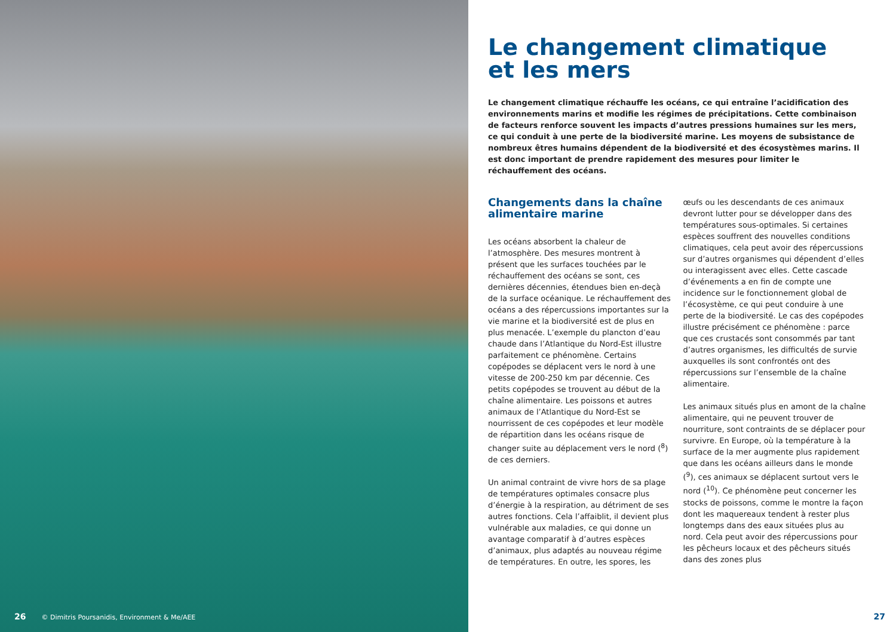26 © Dimitris Poursanidis, Environment & Me/AEE
Le changement climatique
et les mers
Le changement climatique réchauffe les océans, ce qui entraîne l’acidification des environnements marins et modifie les régimes de précipitations. Cette combinaison de facteurs renforce souvent les impacts d’autres pressions humaines sur les mers, ce qui conduit à une perte de la biodiversité marine. Les moyens de subsistance de nombreux êtres humains dépendent de la biodiversité et des écosystèmes marins. Il est donc important de prendre rapidement des mesures pour limiter le réchauffement des océans.
Changements dans la chaîne alimentaire marine
Les océans absorbent la chaleur de l’atmosphère. Des mesures montrent à présent que les surfaces touchées par le réchauffement des océans se sont, ces dernières décennies, étendues bien en-deçà de la surface océanique. Le réchauffement des océans a des répercussions importantes sur la vie marine et la biodiversité est de plus en plus menacée. L’exemple du plancton d’eau chaude dans l’Atlantique du Nord-Est illustre parfaitement ce phénomène. Certains copépodes se déplacent vers le nord à une vitesse de 200-250 km par décennie. Ces petits copépodes se trouvent au début de la chaîne alimentaire. Les poissons et autres animaux de l’Atlantique du Nord-Est se nourrissent de ces copépodes et leur modèle de répartition dans les océans risque de changer suite au déplacement vers le nord (<sup>8</sup>) de ces derniers.
Un animal contraint de vivre hors de sa plage de températures optimales consacre plus d’énergie à la respiration, au détriment de ses autres fonctions. Cela l’affaiblit, il devient plus vulnérable aux maladies, ce qui donne un avantage comparatif à d’autres espèces d’animaux, plus adaptés au nouveau régime de températures. En outre, les spores, les œufs ou les descendants de ces animaux devront lutter pour se développer dans des températures sous-optimales. Si certaines espèces souffrent des nouvelles conditions climatiques, cela peut avoir des répercussions sur d’autres organismes qui dépendent d’elles ou interagissent avec elles. Cette cascade d’événements a en fin de compte une incidence sur le fonctionnement global de l’écosystème, ce qui peut conduire à une perte de la biodiversité. Le cas des copépodes illustre précisément ce phénomène : parce que ces crustacés sont consommés par tant d’autres organismes, les difficultés de survie auxquelles ils sont confrontés ont des répercussions sur l’ensemble de la chaîne alimentaire.
Les animaux situés plus en amont de la chaîne alimentaire, qui ne peuvent trouver de nourriture, sont contraints de se déplacer pour survivre. En Europe, où la température à la surface de la mer augmente plus rapidement que dans les océans ailleurs dans le monde (<sup>9</sup>), ces animaux se déplacent surtout vers le nord (<sup>10</sup>). Ce phénomène peut concerner les stocks de poissons, comme le montre la façon dont les maquereaux tendent à rester plus longtemps dans des eaux situées plus au nord. Cela peut avoir des répercussions pour les pêcheurs locaux et des pêcheurs situés dans des zones plus
27